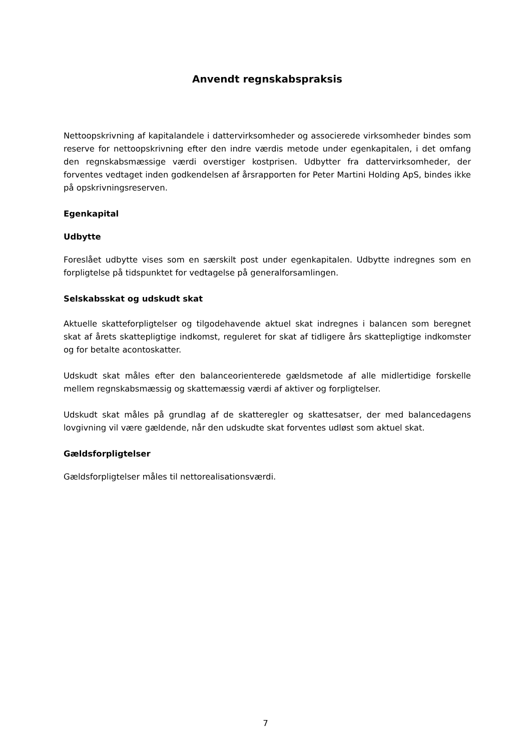Anvendt regnskabspraksis
Nettoopskrivning af kapitalandele i dattervirksomheder og associerede virksomheder bindes som reserve for nettoopskrivning efter den indre værdis metode under egenkapitalen, i det omfang den regnskabsmæssige værdi overstiger kostprisen. Udbytter fra dattervirksomheder, der forventes vedtaget inden godkendelsen af årsrapporten for Peter Martini Holding ApS, bindes ikke på opskrivningsreserven.
Egenkapital
Udbytte
Foreslået udbytte vises som en særskilt post under egenkapitalen. Udbytte indregnes som en forpligtelse på tidspunktet for vedtagelse på generalforsamlingen.
Selskabsskat og udskudt skat
Aktuelle skatteforpligtelser og tilgodehavende aktuel skat indregnes i balancen som beregnet skat af årets skattepligtige indkomst, reguleret for skat af tidligere års skattepligtige indkomster og for betalte acontoskatter.
Udskudt skat måles efter den balanceorienterede gældsmetode af alle midlertidige forskelle mellem regnskabsmæssig og skattemæssig værdi af aktiver og forpligtelser.
Udskudt skat måles på grundlag af de skatteregler og skattesatser, der med balancedagens lovgivning vil være gældende, når den udskudte skat forventes udløst som aktuel skat.
Gældsforpligtelser
Gældsforpligtelser måles til nettorealisationsværdi.
7